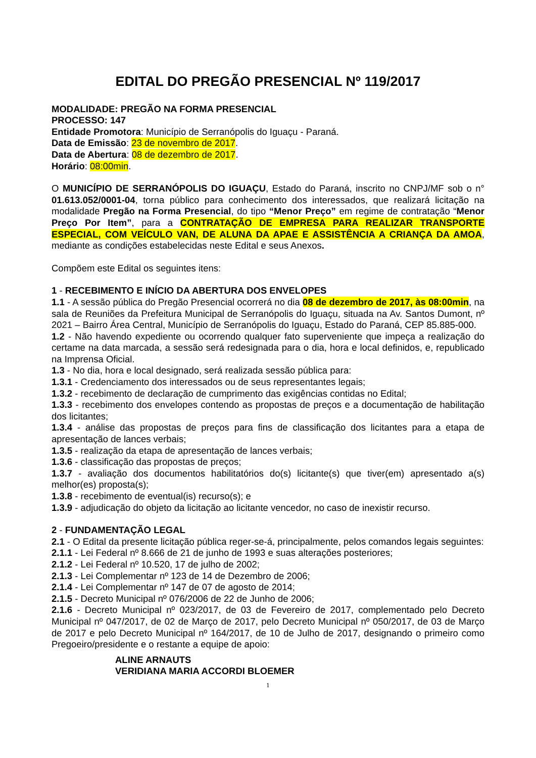EDITAL DO PREGÃO PRESENCIAL Nº 119/2017
MODALIDADE: PREGÃO NA FORMA PRESENCIAL
PROCESSO: 147
Entidade Promotora: Município de Serranópolis do Iguaçu - Paraná.
Data de Emissão: 23 de novembro de 2017.
Data de Abertura: 08 de dezembro de 2017.
Horário: 08:00min.
O MUNICÍPIO DE SERRANÓPOLIS DO IGUAÇU, Estado do Paraná, inscrito no CNPJ/MF sob o n° 01.613.052/0001-04, torna público para conhecimento dos interessados, que realizará licitação na modalidade Pregão na Forma Presencial, do tipo “Menor Preço” em regime de contratação “Menor Preço Por Item”, para a CONTRATAÇÃO DE EMPRESA PARA REALIZAR TRANSPORTE ESPECIAL, COM VEÍCULO VAN, DE ALUNA DA APAE E ASSISTÊNCIA A CRIANÇA DA AMOA, mediante as condições estabelecidas neste Edital e seus Anexos.
Compõem este Edital os seguintes itens:
1 - RECEBIMENTO E INÍCIO DA ABERTURA DOS ENVELOPES
1.1 - A sessão pública do Pregão Presencial ocorrerá no dia 08 de dezembro de 2017, às 08:00min, na sala de Reuniões da Prefeitura Municipal de Serranópolis do Iguaçu, situada na Av. Santos Dumont, nº 2021 – Bairro Área Central, Município de Serranópolis do Iguaçu, Estado do Paraná, CEP 85.885-000.
1.2 - Não havendo expediente ou ocorrendo qualquer fato superveniente que impeça a realização do certame na data marcada, a sessão será redesignada para o dia, hora e local definidos, e, republicado na Imprensa Oficial.
1.3 - No dia, hora e local designado, será realizada sessão pública para:
1.3.1 - Credenciamento dos interessados ou de seus representantes legais;
1.3.2 - recebimento de declaração de cumprimento das exigências contidas no Edital;
1.3.3 - recebimento dos envelopes contendo as propostas de preços e a documentação de habilitação dos licitantes;
1.3.4 - análise das propostas de preços para fins de classificação dos licitantes para a etapa de apresentação de lances verbais;
1.3.5 - realização da etapa de apresentação de lances verbais;
1.3.6 - classificação das propostas de preços;
1.3.7 - avaliação dos documentos habilitatórios do(s) licitante(s) que tiver(em) apresentado a(s) melhor(es) proposta(s);
1.3.8 - recebimento de eventual(is) recurso(s); e
1.3.9 - adjudicação do objeto da licitação ao licitante vencedor, no caso de inexistir recurso.
2 - FUNDAMENTAÇÃO LEGAL
2.1 - O Edital da presente licitação pública reger-se-á, principalmente, pelos comandos legais seguintes:
2.1.1 - Lei Federal nº 8.666 de 21 de junho de 1993 e suas alterações posteriores;
2.1.2 - Lei Federal nº 10.520, 17 de julho de 2002;
2.1.3 - Lei Complementar nº 123 de 14 de Dezembro de 2006;
2.1.4 - Lei Complementar nº 147 de 07 de agosto de 2014;
2.1.5 - Decreto Municipal nº 076/2006 de 22 de Junho de 2006;
2.1.6 - Decreto Municipal nº 023/2017, de 03 de Fevereiro de 2017, complementado pelo Decreto Municipal nº 047/2017, de 02 de Março de 2017, pelo Decreto Municipal nº 050/2017, de 03 de Março de 2017 e pelo Decreto Municipal nº 164/2017, de 10 de Julho de 2017, designando o primeiro como Pregoeiro/presidente e o restante a equipe de apoio:
ALINE ARNAUTS
VERIDIANA MARIA ACCORDI BLOEMER
1